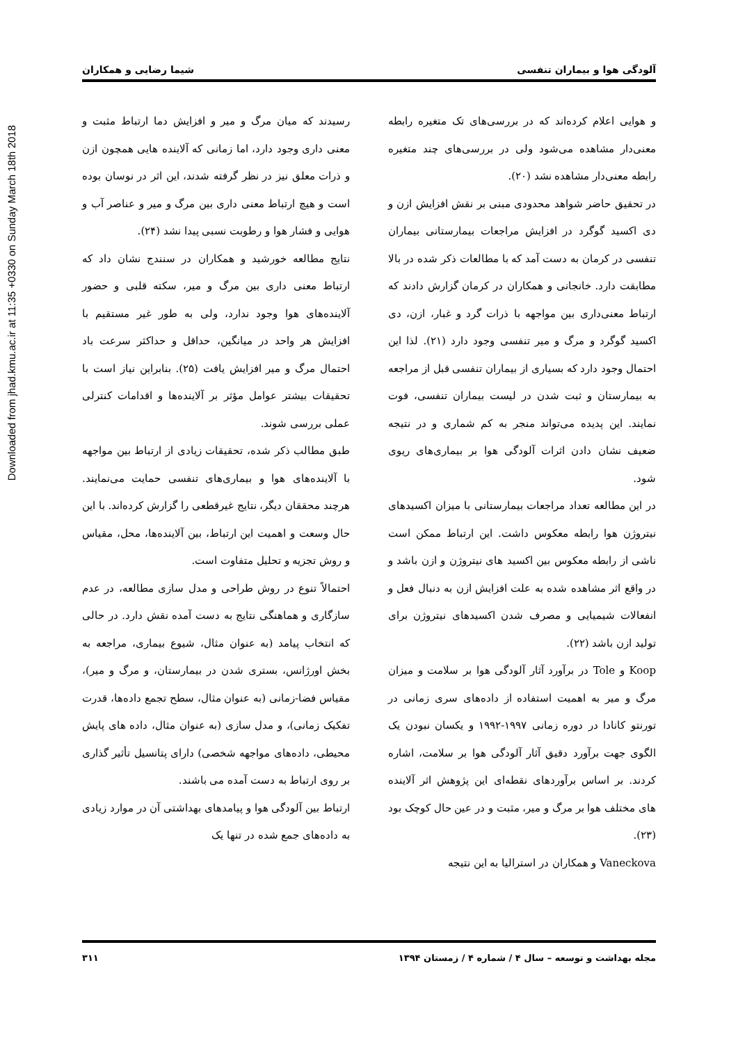Downloaded from jhad.kmu.ac.ir at 11:35 +0330 on Sunday March 18th 2018
آلودگی هوا و بیماران تنفسی شیما رضایی و همکاران
و هوایی اعلام کرده‌اند که در بررسی‌های تک متغیره رابطه معنی‌دار مشاهده می‌شود ولی در بررسی‌های چند متغیره رابطه معنی‌دار مشاهده نشد (۲۰).
در تحقیق حاضر شواهد محدودی مبنی بر نقش افزایش ازن و دی اکسید گوگرد در افزایش مراجعات بیمارستانی بیماران تنفسی در کرمان به دست آمد که با مطالعات ذکر شده در بالا مطابقت دارد. خانجانی و همکاران در کرمان گزارش دادند که ارتباط معنی‌داری بین مواجهه با ذرات گرد و غبار، ازن، دی اکسید گوگرد و مرگ و میر تنفسی وجود دارد (۲۱). لذا این احتمال وجود دارد که بسیاری از بیماران تنفسی قبل از مراجعه به بیمارستان و ثبت شدن در لیست بیماران تنفسی، فوت نمایند. این پدیده می‌تواند منجر به کم شماری و در نتیجه ضعیف نشان دادن اثرات آلودگی هوا بر بیماری‌های ریوی شود.
در این مطالعه تعداد مراجعات بیمارستانی با میزان اکسیدهای نیتروژن هوا رابطه معکوس داشت. این ارتباط ممکن است ناشی از رابطه معکوس بین اکسید های نیتروژن و ازن باشد و در واقع اثر مشاهده شده به علت افزایش ازن به دنبال فعل و انفعالات شیمیایی و مصرف شدن اکسیدهای نیتروژن برای تولید ازن باشد (۲۲).
Koop و Tole در برآورد آثار آلودگی هوا بر سلامت و میزان مرگ و میر به اهمیت استفاده از داده‌های سری زمانی در تورنتو کانادا در دوره زمانی ۱۹۹۷-۱۹۹۲ و یکسان نبودن یک الگوی جهت برآورد دقیق آثار آلودگی هوا بر سلامت، اشاره کردند. بر اساس برآوردهای نقطه‌ای این پژوهش اثر آلاینده های مختلف هوا بر مرگ و میر، مثبت و در عین حال کوچک بود (۲۳).
Vaneckova و همکاران در استرالیا به این نتیجه
رسیدند که میان مرگ و میر و افزایش دما ارتباط مثبت و معنی داری وجود دارد، اما زمانی که آلاینده هایی همچون ازن و ذرات معلق نیز در نظر گرفته شدند، این اثر در نوسان بوده است و هیچ ارتباط معنی داری بین مرگ و میر و عناصر آب و هوایی و فشار هوا و رطوبت نسبی پیدا نشد (۲۴).
نتایج مطالعه خورشید و همکاران در سنندج نشان داد که ارتباط معنی داری بین مرگ و میر، سکته قلبی و حضور آلاینده‌های هوا وجود ندارد، ولی به طور غیر مستقیم با افزایش هر واحد در میانگین، حداقل و حداکثر سرعت باد احتمال مرگ و میر افزایش یافت (۲۵). بنابراین نیاز است با تحقیقات بیشتر عوامل مؤثر بر آلاینده‌ها و اقدامات کنترلی عملی بررسی شوند.
طبق مطالب ذکر شده، تحقیقات زیادی از ارتباط بین مواجهه با آلاینده‌های هوا و بیماری‌های تنفسی حمایت می‌نمایند. هرچند محققان دیگر، نتایج غیرقطعی را گزارش کرده‌اند. با این حال وسعت و اهمیت این ارتباط، بین آلاینده‌ها، محل، مقیاس و روش تجزیه و تحلیل متفاوت است.
احتمالاً تنوع در روش طراحی و مدل سازی مطالعه، در عدم سازگاری و هماهنگی نتایج به دست آمده نقش دارد. در حالی که انتخاب پیامد (به عنوان مثال، شیوع بیماری، مراجعه به بخش اورژانس، بستری شدن در بیمارستان، و مرگ و میر)، مقیاس فضا-زمانی (به عنوان مثال، سطح تجمع داده‌ها، قدرت تفکیک زمانی)، و مدل سازی (به عنوان مثال، داده های پایش محیطی، داده‌های مواجهه شخصی) دارای پتانسیل تأثیر گذاری بر روی ارتباط به دست آمده می باشند.
ارتباط بین آلودگی هوا و پیامدهای بهداشتی آن در موارد زیادی به داده‌های جمع شده در تنها یک
مجله بهداشت و توسعه – سال ۴ / شماره ۴ / زمستان ۱۳۹۴ ۳۱۱